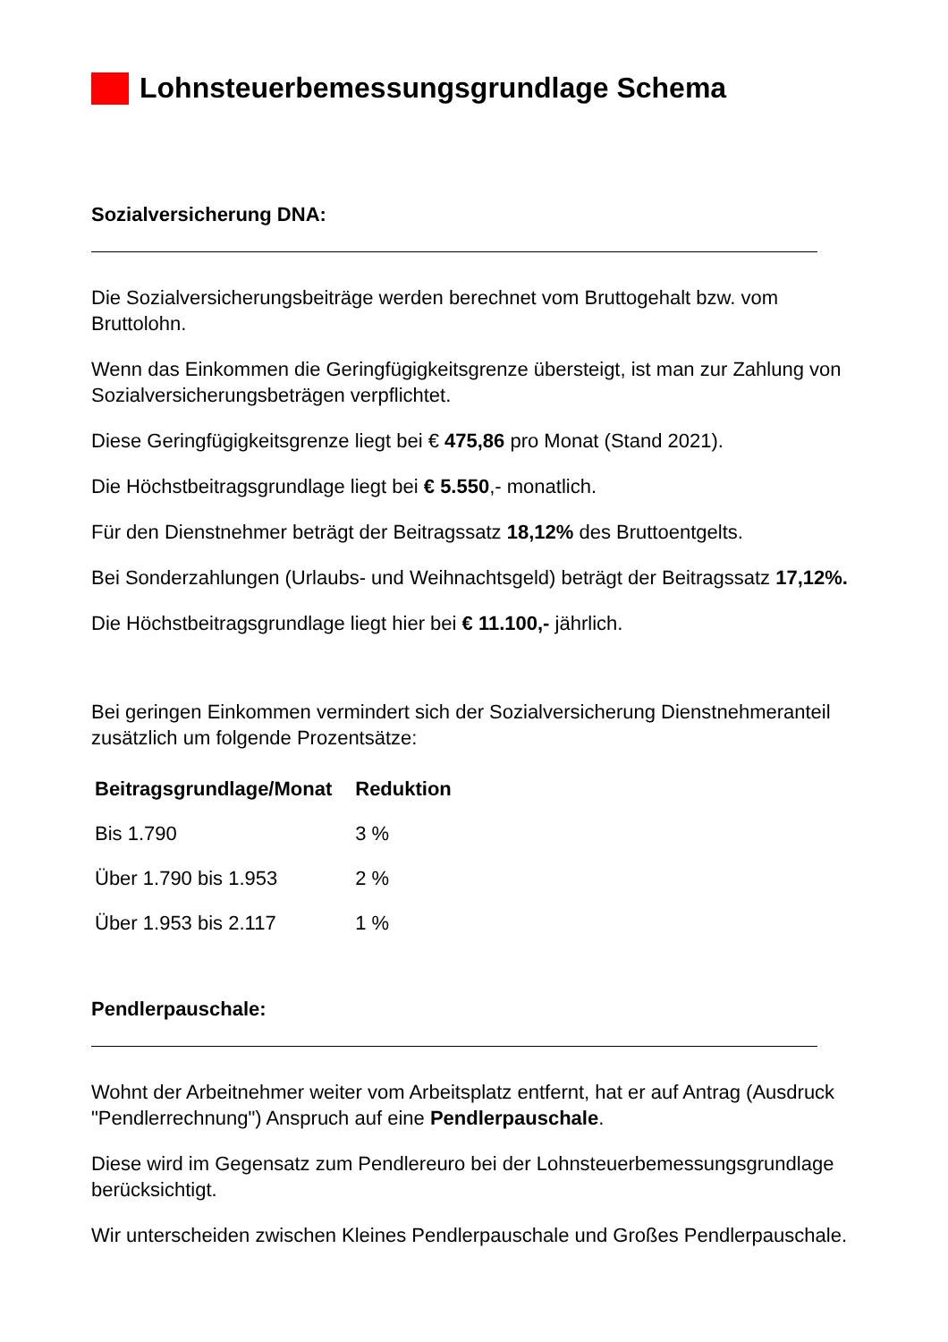Lohnsteuerbemessungsgrundlage Schema
Sozialversicherung DNA:
Die Sozialversicherungsbeiträge werden berechnet vom Bruttogehalt bzw. vom Bruttolohn.
Wenn das Einkommen die Geringfügigkeitsgrenze übersteigt, ist man zur Zahlung von Sozialversicherungsbeträgen verpflichtet.
Diese Geringfügigkeitsgrenze liegt bei € 475,86 pro Monat (Stand 2021).
Die Höchstbeitragsgrundlage liegt bei € 5.550,- monatlich.
Für den Dienstnehmer beträgt der Beitragssatz 18,12% des Bruttoentgelts.
Bei Sonderzahlungen (Urlaubs- und Weihnachtsgeld) beträgt der Beitragssatz 17,12%.
Die Höchstbeitragsgrundlage liegt hier bei € 11.100,- jährlich.
Bei geringen Einkommen vermindert sich der Sozialversicherung Dienstnehmeranteil zusätzlich um folgende Prozentsätze:
| Beitragsgrundlage/Monat | Reduktion |
| --- | --- |
| Bis 1.790 | 3 % |
| Über 1.790 bis 1.953 | 2 % |
| Über 1.953 bis 2.117 | 1 % |
Pendlerpauschale:
Wohnt der Arbeitnehmer weiter vom Arbeitsplatz entfernt, hat er auf Antrag (Ausdruck "Pendlerrechnung") Anspruch auf eine Pendlerpauschale.
Diese wird im Gegensatz zum Pendlereuro bei der Lohnsteuerbemessungsgrundlage berücksichtigt.
Wir unterscheiden zwischen Kleines Pendlerpauschale und Großes Pendlerpauschale.